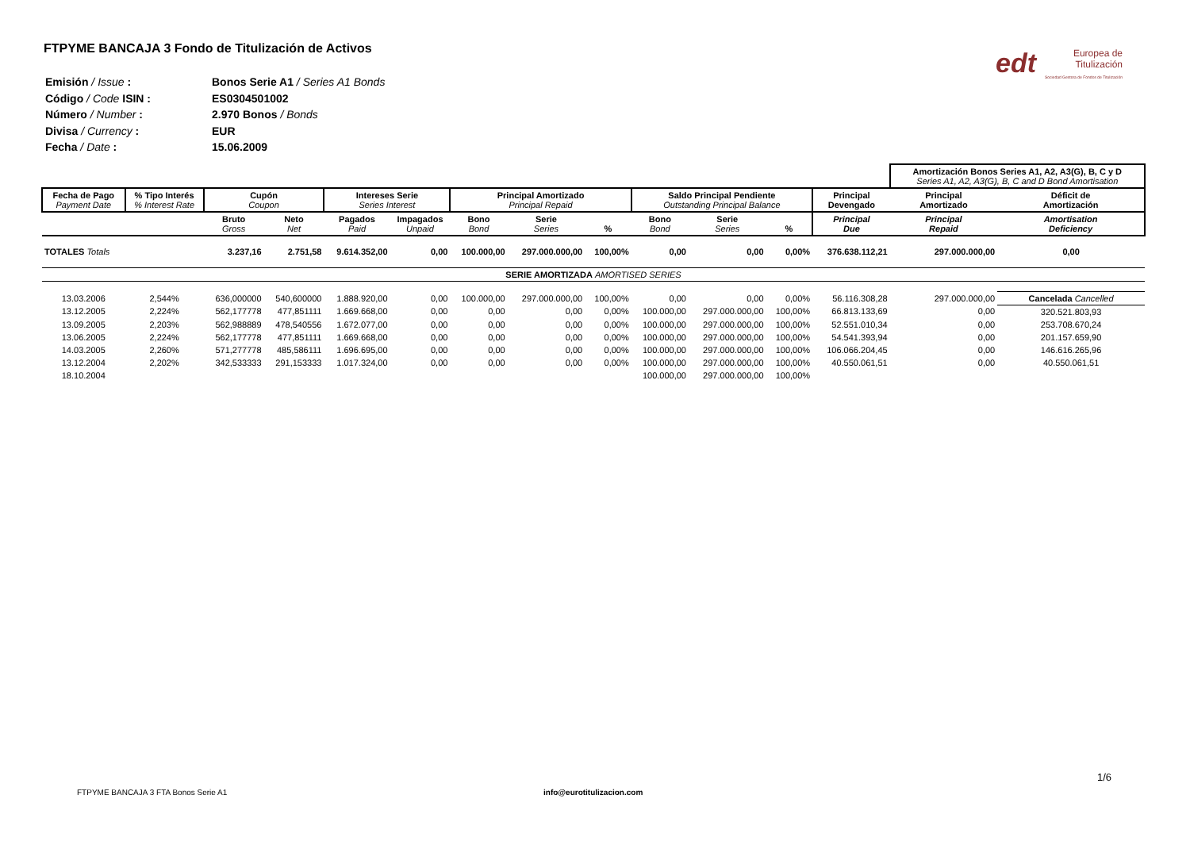FTPYME BANCAJA 3 Fondo de Titulización de Activos
edt Europea de
Titulización
Sociedad Gestora de Fondos de Titulización
| Emisión / Issue : | Bonos Serie A1 / Series A1 Bonds |
| Código / Code ISIN : | ES0304501002 |
| Número / Number : | 2.970 Bonos / Bonds |
| Divisa / Currency : | EUR |
| Fecha / Date : | 15.06.2009 |
| | | | | | | | | | | | | | Amortización Bonos Series A1, A2, A3(G), B, C y D Series A1, A2, A3(G), B, C and D Bond Amortisation | |
| Fecha de Pago Payment Date | % Tipo Interés % Interest Rate | Cupón Coupon | | Intereses Serie Series Interest | | Principal Amortizado Principal Repaid | | | Saldo Principal Pendiente Outstanding Principal Balance | | | Principal Devengado | Principal Amortizado | Déficit de Amortización |
| | | Bruto Gross | Neto Net | Pagados Paid | Impagados Unpaid | Bono Bond | Serie Series | % | Bono Bond | Serie Series | % | Principal Due | Principal Repaid | Amortisation Deficiency |
| TOTALES Totals | | 3.237,16 | 2.751,58 | 9.614.352,00 | 0,00 | 100.000,00 | 297.000.000,00 | 100,00% | 0,00 | 0,00 | 0,00% | 376.638.112,21 | 297.000.000,00 | 0,00 |
| SERIE AMORTIZADA AMORTISED SERIES | | | | | | | | | | | | | | |
| 13.03.2006 | 2,544% | 636,000000 | 540,600000 | 1.888.920,00 | 0,00 | 100.000,00 | 297.000.000,00 | 100,00% | 0,00 | 0,00 | 0,00% | 56.116.308,28 | 297.000.000,00 | Cancelada Cancelled |
| 13.12.2005 | 2,224% | 562,177778 | 477,851111 | 1.669.668,00 | 0,00 | 0,00 | 0,00 | 0,00% | 100.000,00 | 297.000.000,00 | 100,00% | 66.813.133,69 | 0,00 | 320.521.803,93 |
| 13.09.2005 | 2,203% | 562,988889 | 478,540556 | 1.672.077,00 | 0,00 | 0,00 | 0,00 | 0,00% | 100.000,00 | 297.000.000,00 | 100,00% | 52.551.010,34 | 0,00 | 253.708.670,24 |
| 13.06.2005 | 2,224% | 562,177778 | 477,851111 | 1.669.668,00 | 0,00 | 0,00 | 0,00 | 0,00% | 100.000,00 | 297.000.000,00 | 100,00% | 54.541.393,94 | 0,00 | 201.157.659,90 |
| 14.03.2005 | 2,260% | 571,277778 | 485,586111 | 1.696.695,00 | 0,00 | 0,00 | 0,00 | 0,00% | 100.000,00 | 297.000.000,00 | 100,00% | 106.066.204,45 | 0,00 | 146.616.265,96 |
| 13.12.2004 | 2,202% | 342,533333 | 291,153333 | 1.017.324,00 | 0,00 | 0,00 | 0,00 | 0,00% | 100.000,00 | 297.000.000,00 | 100,00% | 40.550.061,51 | 0,00 | 40.550.061,51 |
| 18.10.2004 | | | | | | | | | 100.000,00 | 297.000.000,00 | 100,00% | | | |
1/6
FTPYME BANCAJA 3 FTA Bonos Serie A1
info@eurotitulizacion.com